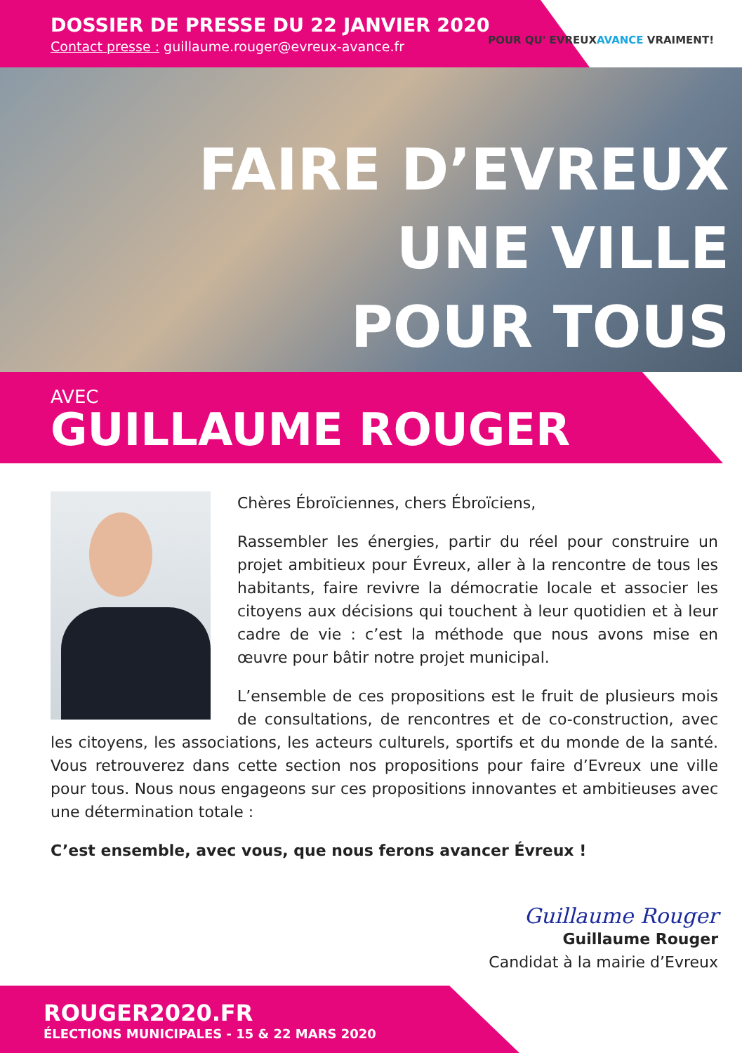DOSSIER DE PRESSE DU 22 JANVIER 2020
Contact presse : guillaume.rouger@evreux-avance.fr
POUR QU' EVREUXAVANCE VRAIMENT!
FAIRE D’EVREUX
UNE VILLE
POUR TOUS
AVEC
GUILLAUME ROUGER
Chères Ébroïciennes, chers Ébroïciens,
Rassembler les énergies, partir du réel pour construire un projet ambitieux pour Évreux, aller à la rencontre de tous les habitants, faire revivre la démocratie locale et associer les citoyens aux décisions qui touchent à leur quotidien et à leur cadre de vie : c’est la méthode que nous avons mise en œuvre pour bâtir notre projet municipal.
L’ensemble de ces propositions est le fruit de plusieurs mois de consultations, de rencontres et de co-construction, avec les citoyens, les associations, les acteurs culturels, sportifs et du monde de la santé. Vous retrouverez dans cette section nos propositions pour faire d’Evreux une ville pour tous. Nous nous engageons sur ces propositions innovantes et ambitieuses avec une détermination totale :
C’est ensemble, avec vous, que nous ferons avancer Évreux !
Guillaume Rouger
Guillaume Rouger
Candidat à la mairie d’Evreux
ROUGER2020.FR
ÉLECTIONS MUNICIPALES - 15 & 22 MARS 2020